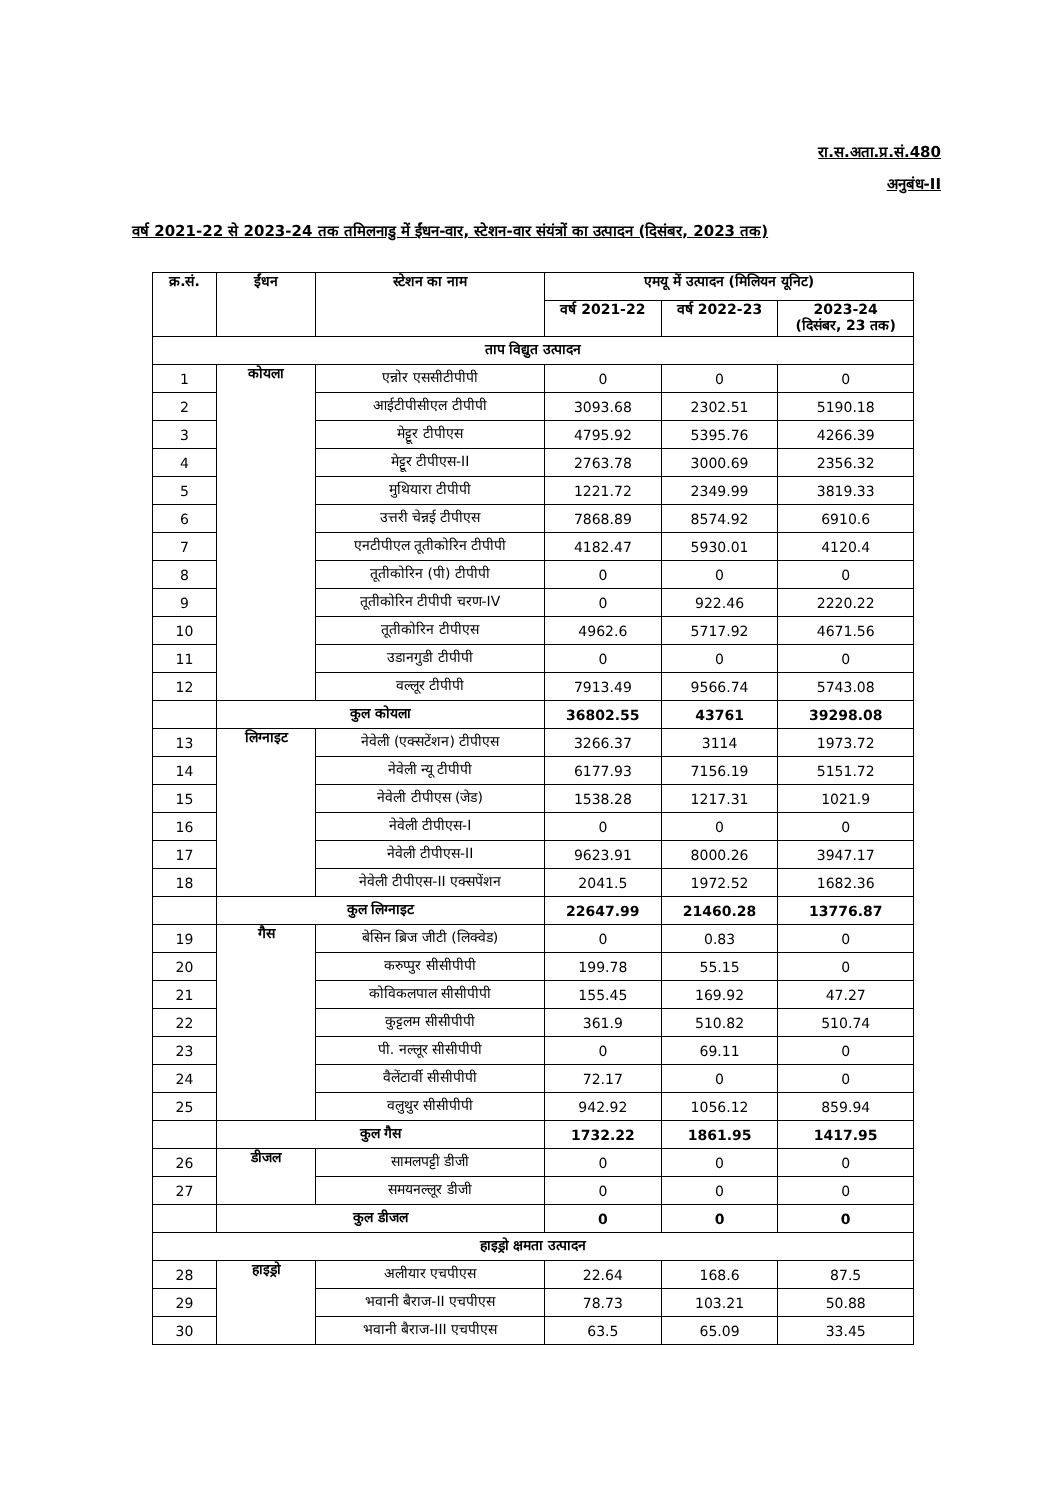रा.स.अता.प्र.सं.480
अनुबंध-II
वर्ष 2021-22 से 2023-24 तक तमिलनाडु में ईंधन-वार, स्टेशन-वार संयंत्रों का उत्पादन (दिसंबर, 2023 तक)
| क्र.सं. | ईंधन | स्टेशन का नाम | एमयू में उत्पादन (मिलियन यूनिट) | | |
| --- | --- | --- | --- | --- | --- |
| | | | वर्ष 2021-22 | वर्ष 2022-23 | 2023-24 (दिसंबर, 23 तक) |
| ताप विद्युत उत्पादन | | | | | |
| 1 | कोयला | एन्नोर एससीटीपीपी | 0 | 0 | 0 |
| 2 | | आईटीपीसीएल टीपीपी | 3093.68 | 2302.51 | 5190.18 |
| 3 | | मेट्टूर टीपीएस | 4795.92 | 5395.76 | 4266.39 |
| 4 | | मेट्टूर टीपीएस-II | 2763.78 | 3000.69 | 2356.32 |
| 5 | | मुथियारा टीपीपी | 1221.72 | 2349.99 | 3819.33 |
| 6 | | उत्तरी चेन्नई टीपीएस | 7868.89 | 8574.92 | 6910.6 |
| 7 | | एनटीपीएल तूतीकोरिन टीपीपी | 4182.47 | 5930.01 | 4120.4 |
| 8 | | तूतीकोरिन (पी) टीपीपी | 0 | 0 | 0 |
| 9 | | तूतीकोरिन टीपीपी चरण-IV | 0 | 922.46 | 2220.22 |
| 10 | | तूतीकोरिन टीपीएस | 4962.6 | 5717.92 | 4671.56 |
| 11 | | उडानगुडी टीपीपी | 0 | 0 | 0 |
| 12 | | वल्लूर टीपीपी | 7913.49 | 9566.74 | 5743.08 |
| | कुल कोयला | | 36802.55 | 43761 | 39298.08 |
| 13 | लिग्नाइट | नेवेली (एक्सटेंशन) टीपीएस | 3266.37 | 3114 | 1973.72 |
| 14 | | नेवेली न्यू टीपीपी | 6177.93 | 7156.19 | 5151.72 |
| 15 | | नेवेली टीपीएस (जेड) | 1538.28 | 1217.31 | 1021.9 |
| 16 | | नेवेली टीपीएस-I | 0 | 0 | 0 |
| 17 | | नेवेली टीपीएस-II | 9623.91 | 8000.26 | 3947.17 |
| 18 | | नेवेली टीपीएस-II एक्सपेंशन | 2041.5 | 1972.52 | 1682.36 |
| | कुल लिग्नाइट | | 22647.99 | 21460.28 | 13776.87 |
| 19 | गैस | बेसिन ब्रिज जीटी (लिक्वेड) | 0 | 0.83 | 0 |
| 20 | | करुप्पुर सीसीपीपी | 199.78 | 55.15 | 0 |
| 21 | | कोविकलपाल सीसीपीपी | 155.45 | 169.92 | 47.27 |
| 22 | | कुट्टलम सीसीपीपी | 361.9 | 510.82 | 510.74 |
| 23 | | पी. नल्लूर सीसीपीपी | 0 | 69.11 | 0 |
| 24 | | वैलेंटार्वी सीसीपीपी | 72.17 | 0 | 0 |
| 25 | | वलुथुर सीसीपीपी | 942.92 | 1056.12 | 859.94 |
| | कुल गैस | | 1732.22 | 1861.95 | 1417.95 |
| 26 | डीजल | सामलपट्टी डीजी | 0 | 0 | 0 |
| 27 | | समयनल्लूर डीजी | 0 | 0 | 0 |
| | कुल डीजल | | 0 | 0 | 0 |
| हाइड्रो क्षमता उत्पादन | | | | | |
| 28 | हाइड्रो | अलीयार एचपीएस | 22.64 | 168.6 | 87.5 |
| 29 | | भवानी बैराज-II एचपीएस | 78.73 | 103.21 | 50.88 |
| 30 | | भवानी बैराज-III एचपीएस | 63.5 | 65.09 | 33.45 |